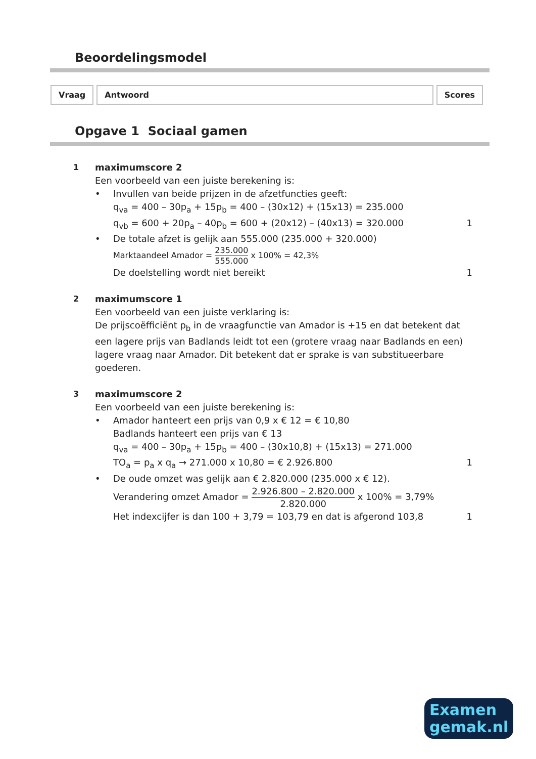Beoordelingsmodel
| Vraag | Antwoord | Scores |
Opgave 1 Sociaal gamen
1 maximumscore 2
Een voorbeeld van een juiste berekening is:
• Invullen van beide prijzen in de afzetfuncties geeft:
q<sub>va</sub> = 400 – 30p<sub>a</sub> + 15p<sub>b</sub> = 400 – (30x12) + (15x13) = 235.000
q<sub>vb</sub> = 600 + 20p<sub>a</sub> – 40p<sub>b</sub> = 600 + (20x12) – (40x13) = 320.000 1
• De totale afzet is gelijk aan 555.000 (235.000 + 320.000)
Marktaandeel Amador = 235.000 555.000 x 100% = 42,3%
De doelstelling wordt niet bereikt 1
2 maximumscore 1
Een voorbeeld van een juiste verklaring is:
De prijscoëfficiënt p<sub>b</sub> in de vraagfunctie van Amador is +15 en dat betekent dat een lagere prijs van Badlands leidt tot een (grotere vraag naar Badlands en een) lagere vraag naar Amador. Dit betekent dat er sprake is van substitueerbare goederen.
3 maximumscore 2
Een voorbeeld van een juiste berekening is:
• Amador hanteert een prijs van 0,9 x € 12 = € 10,80
Badlands hanteert een prijs van € 13
q<sub>va</sub> = 400 – 30p<sub>a</sub> + 15p<sub>b</sub> = 400 – (30x10,8) + (15x13) = 271.000
TO<sub>a</sub> = p<sub>a</sub> x q<sub>a</sub> → 271.000 x 10,80 = € 2.926.800 1
• De oude omzet was gelijk aan € 2.820.000 (235.000 x € 12).
Verandering omzet Amador = 2.926.800 – 2.820.000 2.820.000 x 100% = 3,79%
Het indexcijfer is dan 100 + 3,79 = 103,79 en dat is afgerond 103,8 1
Examen
gemak.nl